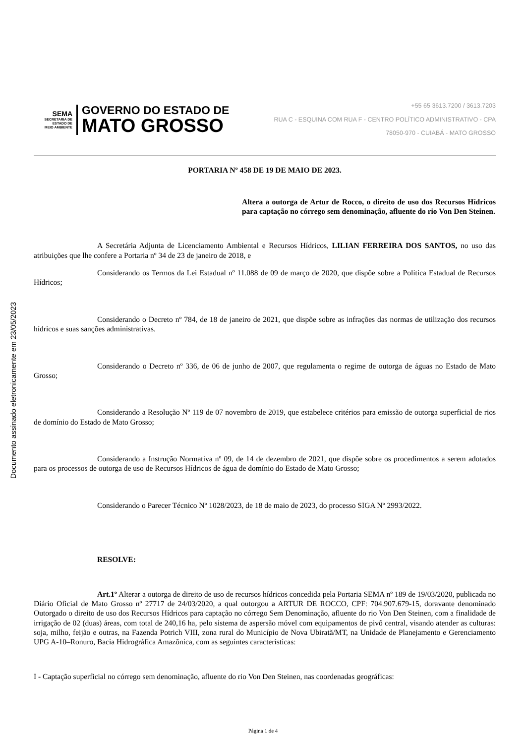Documento assinado eletronicamente em 23/05/2023
SEMA
SECRETARIA DE
ESTADO DE
MEIO AMBIENTE
GOVERNO DO ESTADO DE
MATO GROSSO
+55 65 3613.7200 / 3613.7203
RUA C - ESQUINA COM RUA F - CENTRO POLÍTICO ADMINISTRATIVO - CPA
78050-970 - CUIABÁ - MATO GROSSO
PORTARIA Nº 458 DE 19 DE MAIO DE 2023.
Altera a outorga de Artur de Rocco, o direito de uso dos Recursos Hídricos para captação no córrego sem denominação, afluente do rio Von Den Steinen.
A Secretária Adjunta de Licenciamento Ambiental e Recursos Hídricos, LILIAN FERREIRA DOS SANTOS, no uso das atribuições que lhe confere a Portaria nº 34 de 23 de janeiro de 2018, e
Considerando os Termos da Lei Estadual nº 11.088 de 09 de março de 2020, que dispõe sobre a Política Estadual de Recursos Hídricos;
Considerando o Decreto nº 784, de 18 de janeiro de 2021, que dispõe sobre as infrações das normas de utilização dos recursos hídricos e suas sanções administrativas.
Considerando o Decreto nº 336, de 06 de junho de 2007, que regulamenta o regime de outorga de águas no Estado de Mato Grosso;
Considerando a Resolução Nº 119 de 07 novembro de 2019, que estabelece critérios para emissão de outorga superficial de rios de domínio do Estado de Mato Grosso;
Considerando a Instrução Normativa nº 09, de 14 de dezembro de 2021, que dispõe sobre os procedimentos a serem adotados para os processos de outorga de uso de Recursos Hídricos de água de domínio do Estado de Mato Grosso;
Considerando o Parecer Técnico Nº 1028/2023, de 18 de maio de 2023, do processo SIGA Nº 2993/2022.
RESOLVE:
Art.1º Alterar a outorga de direito de uso de recursos hídricos concedida pela Portaria SEMA nº 189 de 19/03/2020, publicada no Diário Oficial de Mato Grosso nº 27717 de 24/03/2020, a qual outorgou a ARTUR DE ROCCO, CPF: 704.907.679-15, doravante denominado Outorgado o direito de uso dos Recursos Hídricos para captação no córrego Sem Denominação, afluente do rio Von Den Steinen, com a finalidade de irrigação de 02 (duas) áreas, com total de 240,16 ha, pelo sistema de aspersão móvel com equipamentos de pivô central, visando atender as culturas: soja, milho, feijão e outras, na Fazenda Potrich VIII, zona rural do Município de Nova Ubiratã/MT, na Unidade de Planejamento e Gerenciamento UPG A-10–Ronuro, Bacia Hidrográfica Amazônica, com as seguintes características:
I - Captação superficial no córrego sem denominação, afluente do rio Von Den Steinen, nas coordenadas geográficas:
Página 1 de 4